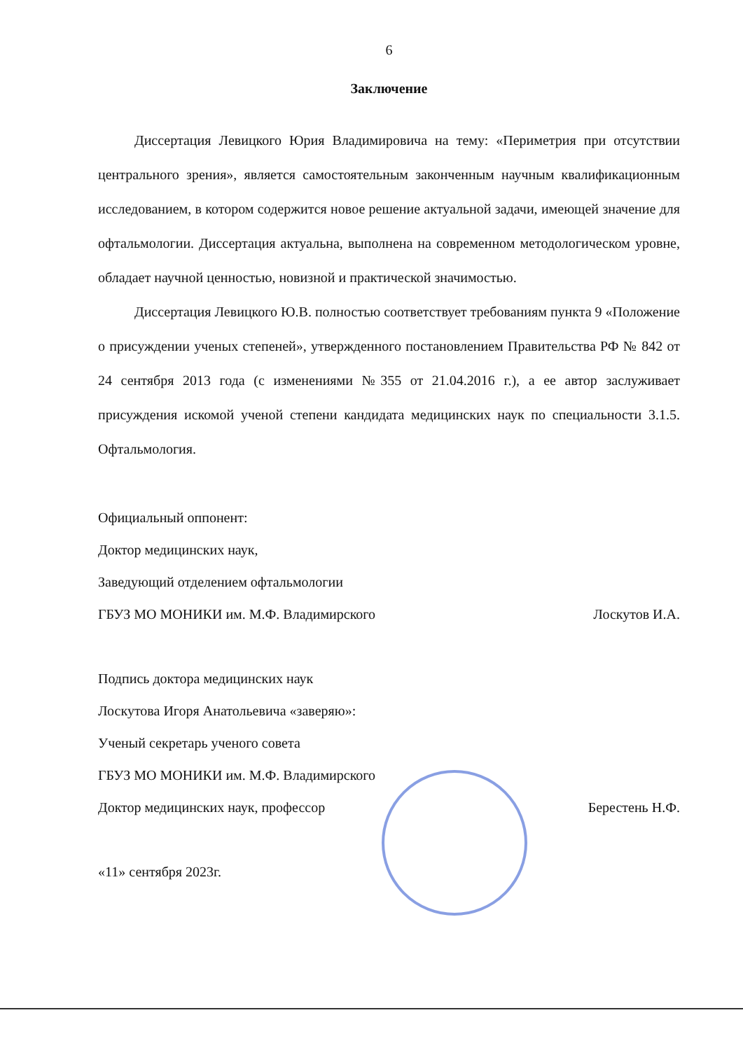6
Заключение
Диссертация Левицкого Юрия Владимировича на тему: «Периметрия при отсутствии центрального зрения», является самостоятельным законченным научным квалификационным исследованием, в котором содержится новое решение актуальной задачи, имеющей значение для офтальмологии. Диссертация актуальна, выполнена на современном методологическом уровне, обладает научной ценностью, новизной и практической значимостью.
Диссертация Левицкого Ю.В. полностью соответствует требованиям пункта 9 «Положение о присуждении ученых степеней», утвержденного постановлением Правительства РФ № 842 от 24 сентября 2013 года (с изменениями №355 от 21.04.2016 г.), а ее автор заслуживает присуждения искомой ученой степени кандидата медицинских наук по специальности 3.1.5. Офтальмология.
Официальный оппонент:
Доктор медицинских наук,
Заведующий отделением офтальмологии
ГБУЗ МО МОНИКИ им. М.Ф. Владимирского Лоскутов И.А.
Подпись доктора медицинских наук
Лоскутова Игоря Анатольевича «заверяю»:
Ученый секретарь ученого совета
ГБУЗ МО МОНИКИ им. М.Ф. Владимирского
Доктор медицинских наук, профессор Берестень Н.Ф.
«11» сентября 2023г.